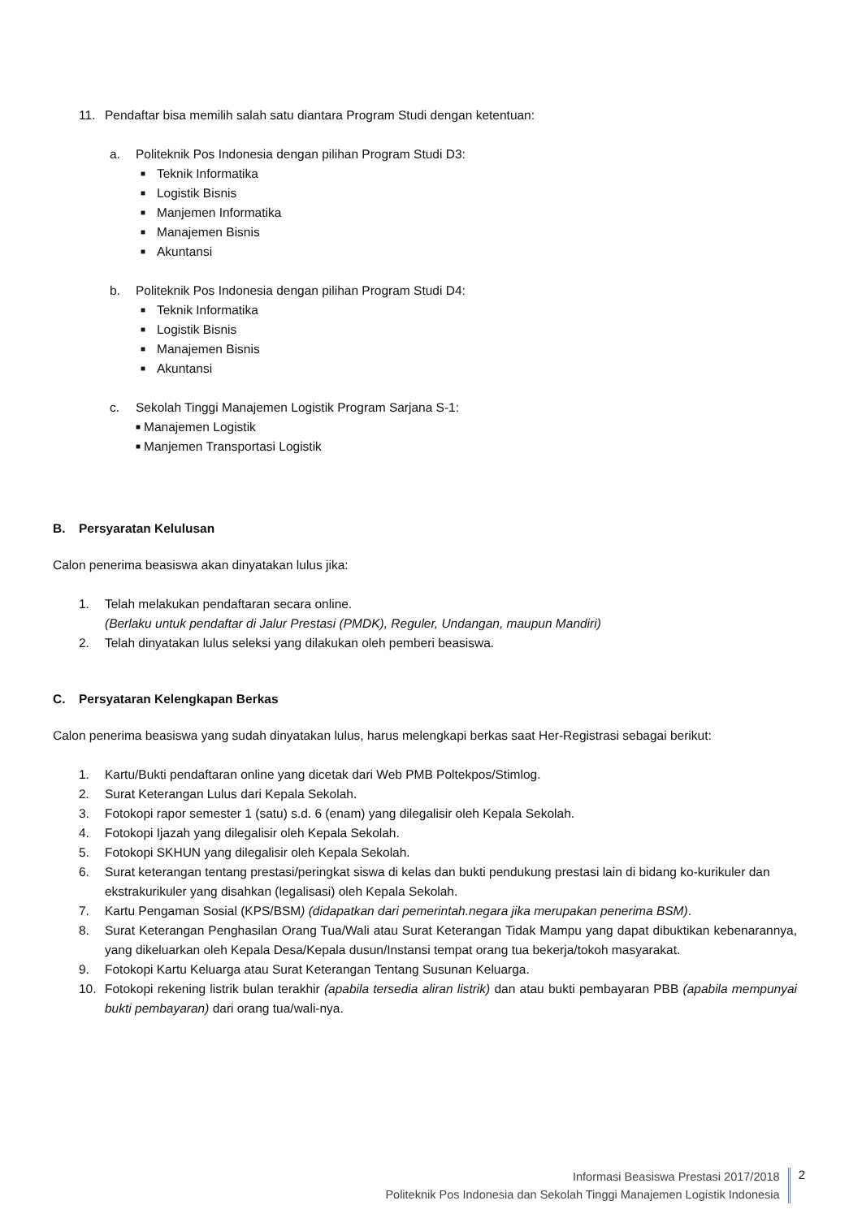11. Pendaftar bisa memilih salah satu diantara Program Studi dengan ketentuan:
a. Politeknik Pos Indonesia dengan pilihan Program Studi D3:
■ Teknik Informatika
■ Logistik Bisnis
■ Manjemen Informatika
■ Manajemen Bisnis
■ Akuntansi
b. Politeknik Pos Indonesia dengan pilihan Program Studi D4:
■ Teknik Informatika
■ Logistik Bisnis
■ Manajemen Bisnis
■ Akuntansi
c. Sekolah Tinggi Manajemen Logistik Program Sarjana S-1:
■ Manajemen Logistik
■ Manjemen Transportasi Logistik
B. Persyaratan Kelulusan
Calon penerima beasiswa akan dinyatakan lulus jika:
1. Telah melakukan pendaftaran secara online.
(Berlaku untuk pendaftar di Jalur Prestasi (PMDK), Reguler, Undangan, maupun Mandiri)
2. Telah dinyatakan lulus seleksi yang dilakukan oleh pemberi beasiswa.
C. Persyataran Kelengkapan Berkas
Calon penerima beasiswa yang sudah dinyatakan lulus, harus melengkapi berkas saat Her-Registrasi sebagai berikut:
1. Kartu/Bukti pendaftaran online yang dicetak dari Web PMB Poltekpos/Stimlog.
2. Surat Keterangan Lulus dari Kepala Sekolah.
3. Fotokopi rapor semester 1 (satu) s.d. 6 (enam) yang dilegalisir oleh Kepala Sekolah.
4. Fotokopi Ijazah yang dilegalisir oleh Kepala Sekolah.
5. Fotokopi SKHUN yang dilegalisir oleh Kepala Sekolah.
6. Surat keterangan tentang prestasi/peringkat siswa di kelas dan bukti pendukung prestasi lain di bidang ko-kurikuler dan ekstrakurikuler yang disahkan (legalisasi) oleh Kepala Sekolah.
7. Kartu Pengaman Sosial (KPS/BSM) (didapatkan dari pemerintah.negara jika merupakan penerima BSM).
8. Surat Keterangan Penghasilan Orang Tua/Wali atau Surat Keterangan Tidak Mampu yang dapat dibuktikan kebenarannya, yang dikeluarkan oleh Kepala Desa/Kepala dusun/Instansi tempat orang tua bekerja/tokoh masyarakat.
9. Fotokopi Kartu Keluarga atau Surat Keterangan Tentang Susunan Keluarga.
10. Fotokopi rekening listrik bulan terakhir (apabila tersedia aliran listrik) dan atau bukti pembayaran PBB (apabila mempunyai bukti pembayaran) dari orang tua/wali-nya.
Informasi Beasiswa Prestasi 2017/2018
Politeknik Pos Indonesia dan Sekolah Tinggi Manajemen Logistik Indonesia
2